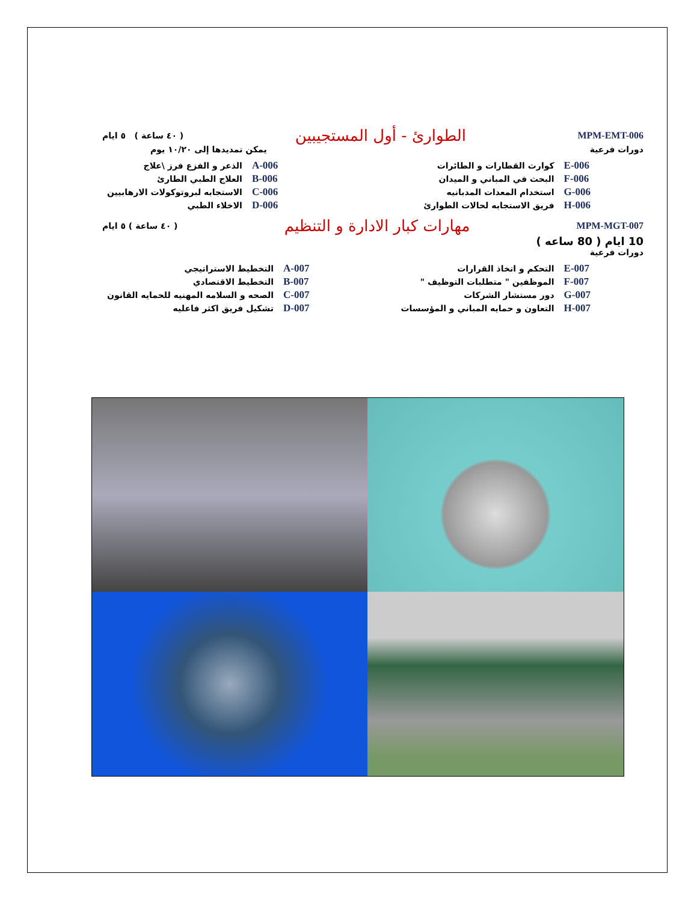( ٤٠ ساعة ) ٥ ايام
الطوارئ - أول المستجيبين
MPM-EMT-006
يمكن تمديدها إلى ١٠/٢٠ يوم دورات فرعية
| الذعر و الفزع فرز \علاج | A-006 |
| العلاج الطبي الطارئ | B-006 |
| الاستجابه لبروتوكولات الارهابيين | C-006 |
| الاخلاء الطبي | D-006 |
| كوارث القطارات و الطائرات | E-006 |
| البحث في المباني و الميدان | F-006 |
| استخدام المعدات المدبانيه | G-006 |
| فريق الاستجابه لحالات الطوارئ | H-006 |
( ٤٠ ساعة ) ٥ ايام
مهارات كبار الادارة و التنظيم
MPM-MGT-007
10 ايام ( 80 ساعه )
دورات فرعية
| التخطيط الاستراتيجي | A-007 |
| التخطيط الاقتصادي | B-007 |
| الصحه و السلامه المهنيه للحمايه القانون | C-007 |
| تشكيل فريق اكثر فاعليه | D-007 |
| التحكم و اتخاذ القرارات | E-007 |
| الموظفين " متطلبات التوظيف " | F-007 |
| دور مستشار الشركات | G-007 |
| التعاون و حمايه المباني و المؤسسات | H-007 |